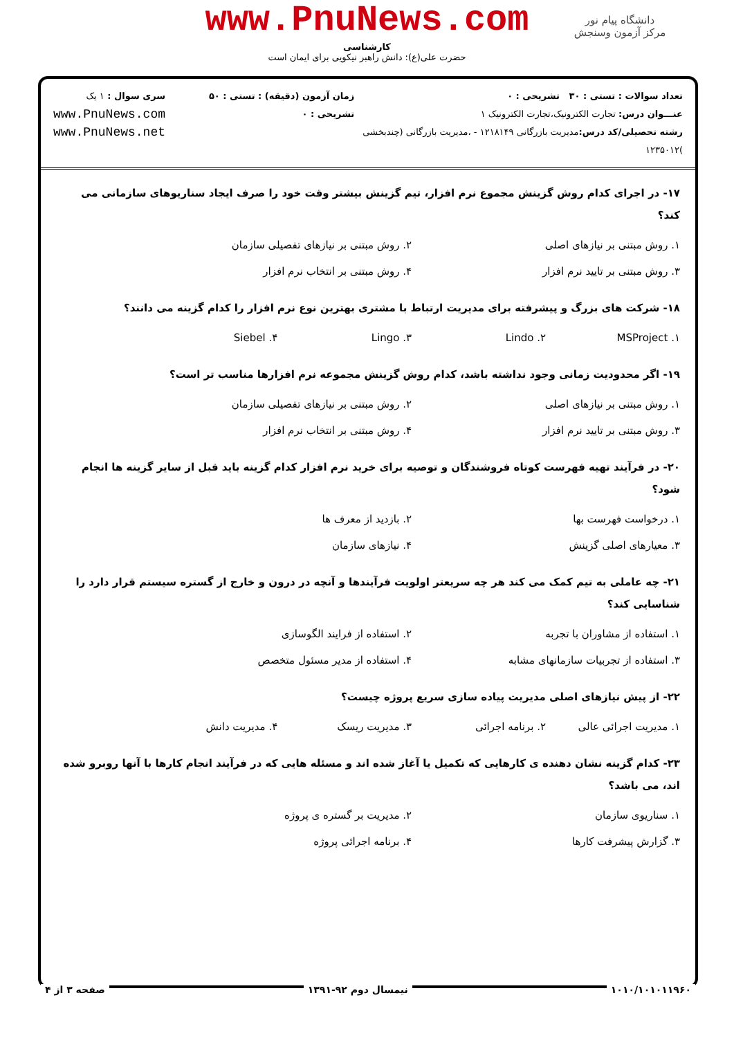دانشگاه پیام نور
مرکز آزمون وسنجش
www.PnuNews.com
کارشناسی
حضرت علی(ع): دانش راهبر نیکویی برای ایمان است
تعداد سوالات : تستی : ۳۰ تشریحی : ۰
عنـــوان درس: تجارت الکترونیک،تجارت الکترونیک ۱
رشته تحصیلی/کد درس: مدیریت بازرگانی ۱۲۱۸۱۴۹ - ،مدیریت بازرگانی (چندبخشی )۱۲۳۵۰۱۲
زمان آزمون (دقیقه) : تستی : ۵۰ تشریحی : ۰
سری سوال : ۱ یک
www.PnuNews.com
www.PnuNews.net
۱۷- در اجرای کدام روش گزینش مجموع نرم افزار، تیم گزینش بیشتر وقت خود را صرف ایجاد سناریوهای سازمانی می کند؟
| ۱. روش مبتنی بر نیازهای اصلی | ۲. روش مبتنی بر نیازهای تفصیلی سازمان |
| ۳. روش مبتنی بر تایید نرم افزار | ۴. روش مبتنی بر انتخاب نرم افزار |
۱۸- شرکت های بزرگ و پیشرفته برای مدیریت ارتباط با مشتری بهترین نوع نرم افزار را کدام گزینه می دانند؟
| ۱. MSProject | ۲. Lindo | ۳. Lingo | ۴. Siebel |
۱۹- اگر محدودیت زمانی وجود نداشته باشد، کدام روش گزینش مجموعه نرم افزارها مناسب تر است؟
| ۱. روش مبتنی بر نیازهای اصلی | ۲. روش مبتنی بر نیازهای تفصیلی سازمان |
| ۳. روش مبتنی بر تایید نرم افزار | ۴. روش مبتنی بر انتخاب نرم افزار |
۲۰- در فرآیند تهیه فهرست کوتاه فروشندگان و توصیه برای خرید نرم افزار کدام گزینه باید قبل از سایر گزینه ها انجام شود؟
| ۱. درخواست فهرست بها | ۲. بازدید از معرف ها |
| ۳. معیارهای اصلی گزینش | ۴. نیازهای سازمان |
۲۱- چه عاملی به تیم کمک می کند هر چه سریعتر اولویت فرآیندها و آنچه در درون و خارج از گستره سیستم قرار دارد را شناسایی کند؟
| ۱. استفاده از مشاوران با تجربه | ۲. استفاده از فرایند الگوسازی |
| ۳. استفاده از تجربیات سازمانهای مشابه | ۴. استفاده از مدیر مسئول متخصص |
۲۲- از پیش نیازهای اصلی مدیریت پیاده سازی سریع پروژه چیست؟
| ۱. مدیریت اجرائی عالی | ۲. برنامه اجرائی | ۳. مدیریت ریسک | ۴. مدیریت دانش |
۲۳- کدام گزینه نشان دهنده ی کارهایی که تکمیل یا آغاز شده اند و مسئله هایی که در فرآیند انجام کارها با آنها روبرو شده اند، می باشد؟
| ۱. سناریوی سازمان | ۲. مدیریت بر گستره ی پروژه |
| ۳. گزارش پیشرفت کارها | ۴. برنامه اجرائی پروژه |
۱۰۱۰/۱۰۱۰۱۱۹۶۰ نیمسال دوم ۹۲-۱۳۹۱ صفحه ۳ از ۴